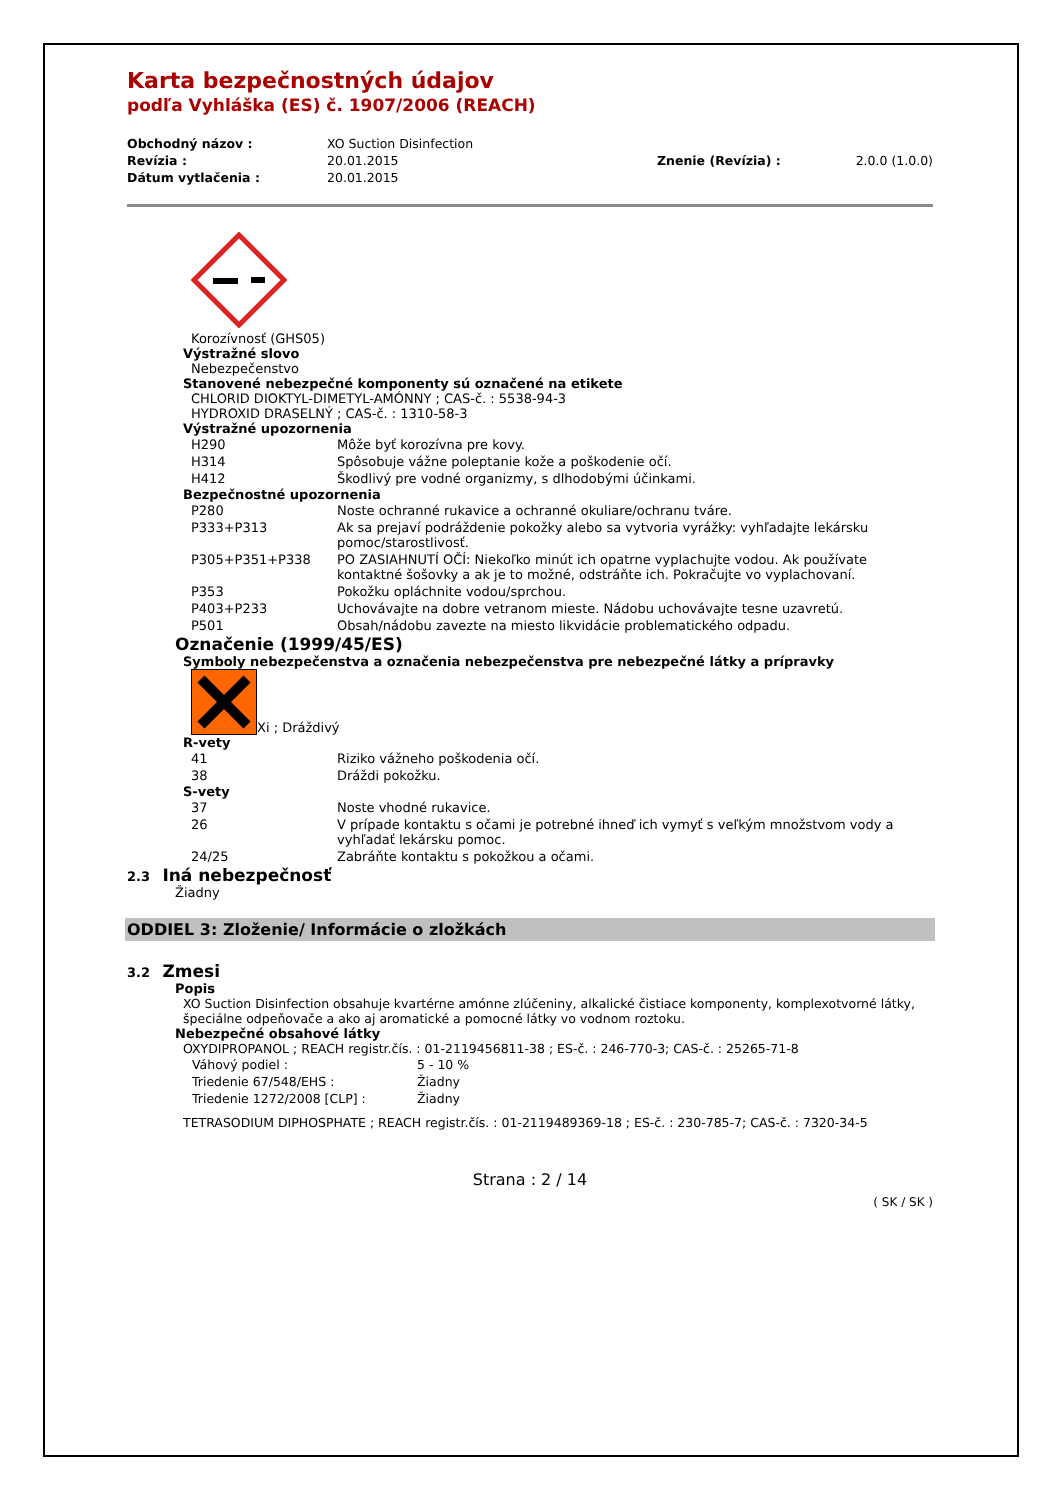Karta bezpečnostných údajov
podľa Vyhláška (ES) č. 1907/2006 (REACH)
| Obchodný názov : | XO Suction Disinfection | | |
| Revízia : | 20.01.2015 | Znenie (Revízia) : | 2.0.0 (1.0.0) |
| Dátum vytlačenia : | 20.01.2015 | | |
Korozívnosť (GHS05)
Výstražné slovo
Nebezpečenstvo
Stanovené nebezpečné komponenty sú označené na etikete
CHLORID DIOKTYL-DIMETYL-AMÓNNY ; CAS-č. : 5538-94-3
HYDROXID DRASELNÝ ; CAS-č. : 1310-58-3
Výstražné upozornenia
| H290 | Môže byť korozívna pre kovy. |
| H314 | Spôsobuje vážne poleptanie kože a poškodenie očí. |
| H412 | Škodlivý pre vodné organizmy, s dlhodobými účinkami. |
Bezpečnostné upozornenia
| P280 | Noste ochranné rukavice a ochranné okuliare/ochranu tváre. |
| P333+P313 | Ak sa prejaví podráždenie pokožky alebo sa vytvoria vyrážky: vyhľadajte lekársku pomoc/starostlivosť. |
| P305+P351+P338 | PO ZASIAHNUTÍ OČÍ: Niekoľko minút ich opatrne vyplachujte vodou. Ak používate kontaktné šošovky a ak je to možné, odstráňte ich. Pokračujte vo vyplachovaní. |
| P353 | Pokožku opláchnite vodou/sprchou. |
| P403+P233 | Uchovávajte na dobre vetranom mieste. Nádobu uchovávajte tesne uzavretú. |
| P501 | Obsah/nádobu zavezte na miesto likvidácie problematického odpadu. |
Označenie (1999/45/ES)
Symboly nebezpečenstva a označenia nebezpečenstva pre nebezpečné látky a prípravky
Xi ; Dráždivý
R-vety
| 41 | Riziko vážneho poškodenia očí. |
| 38 | Dráždi pokožku. |
S-vety
| 37 | Noste vhodné rukavice. |
| 26 | V prípade kontaktu s očami je potrebné ihneď ich vymyť s veľkým množstvom vody a vyhľadať lekársku pomoc. |
| 24/25 | Zabráňte kontaktu s pokožkou a očami. |
2.3 Iná nebezpečnosť
Žiadny
ODDIEL 3: Zloženie/ Informácie o zložkách
3.2 Zmesi
Popis
XO Suction Disinfection obsahuje kvartérne amónne zlúčeniny, alkalické čistiace komponenty, komplexotvorné látky, špeciálne odpeňovače a ako aj aromatické a pomocné látky vo vodnom roztoku.
Nebezpečné obsahové látky
OXYDIPROPANOL ; REACH registr.čís. : 01-2119456811-38 ; ES-č. : 246-770-3; CAS-č. : 25265-71-8
| Váhový podiel : | 5 - 10 % |
| Triedenie 67/548/EHS : | Žiadny |
| Triedenie 1272/2008 [CLP] : | Žiadny |
TETRASODIUM DIPHOSPHATE ; REACH registr.čís. : 01-2119489369-18 ; ES-č. : 230-785-7; CAS-č. : 7320-34-5
Strana : 2 / 14
( SK / SK )